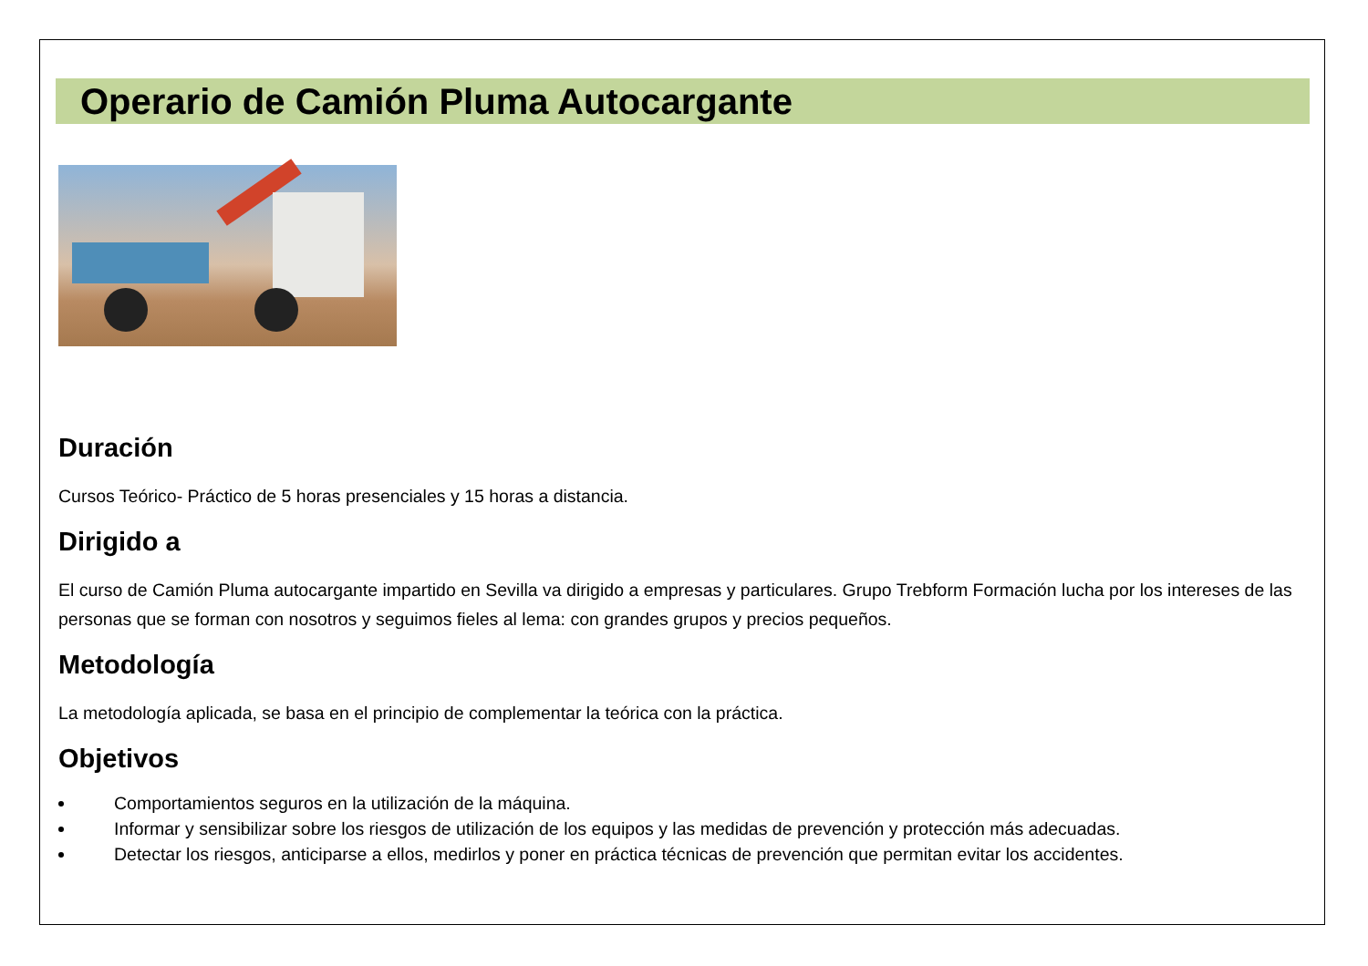Operario de Camión Pluma Autocargante
Duración
Cursos Teórico- Práctico de 5 horas presenciales y 15 horas a distancia.
Dirigido a
El curso de Camión Pluma autocargante impartido en Sevilla va dirigido a empresas y particulares. Grupo Trebform Formación lucha por los intereses de las personas que se forman con nosotros y seguimos fieles al lema: con grandes grupos y precios pequeños.
Metodología
La metodología aplicada, se basa en el principio de complementar la teórica con la práctica.
Objetivos
Comportamientos seguros en la utilización de la máquina.
Informar y sensibilizar sobre los riesgos de utilización de los equipos y las medidas de prevención y protección más adecuadas.
Detectar los riesgos, anticiparse a ellos, medirlos y poner en práctica técnicas de prevención que permitan evitar los accidentes.